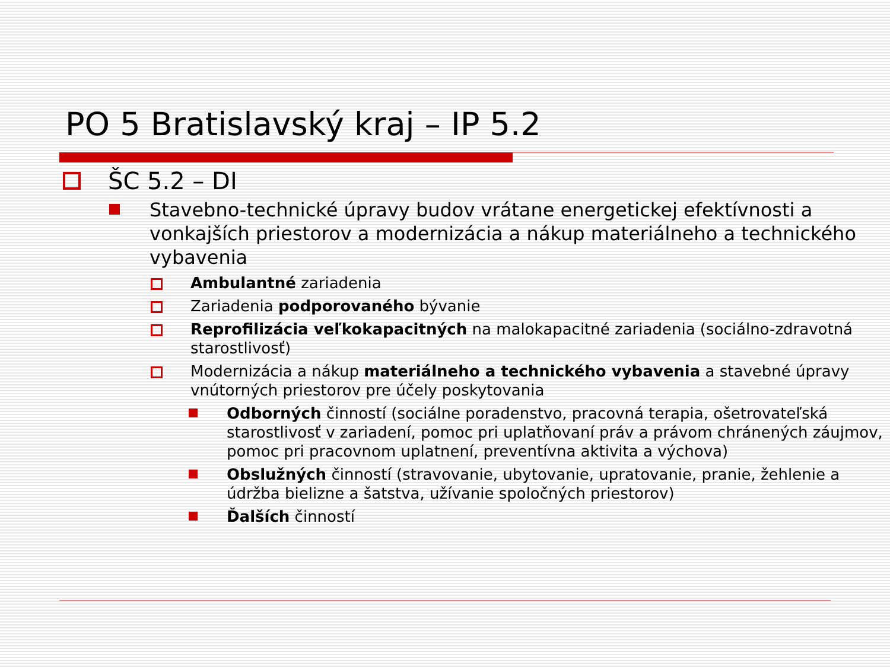PO 5 Bratislavský kraj – IP 5.2
ŠC 5.2 – DI
Stavebno-technické úpravy budov vrátane energetickej efektívnosti a vonkajších priestorov a modernizácia a nákup materiálneho a technického vybavenia
Ambulantné zariadenia
Zariadenia podporovaného bývanie
Reprofilizácia veľkokapacitných na malokapacitné zariadenia (sociálno-zdravotná starostlivosť)
Modernizácia a nákup materiálneho a technického vybavenia a stavebné úpravy vnútorných priestorov pre účely poskytovania
Odborných činností (sociálne poradenstvo, pracovná terapia, ošetrovateľská starostlivosť v zariadení, pomoc pri uplatňovaní práv a právom chránených záujmov, pomoc pri pracovnom uplatnení, preventívna aktivita a výchova)
Obslužných činností (stravovanie, ubytovanie, upratovanie, pranie, žehlenie a údržba bielizne a šatstva, užívanie spoločných priestorov)
Ďalších činností